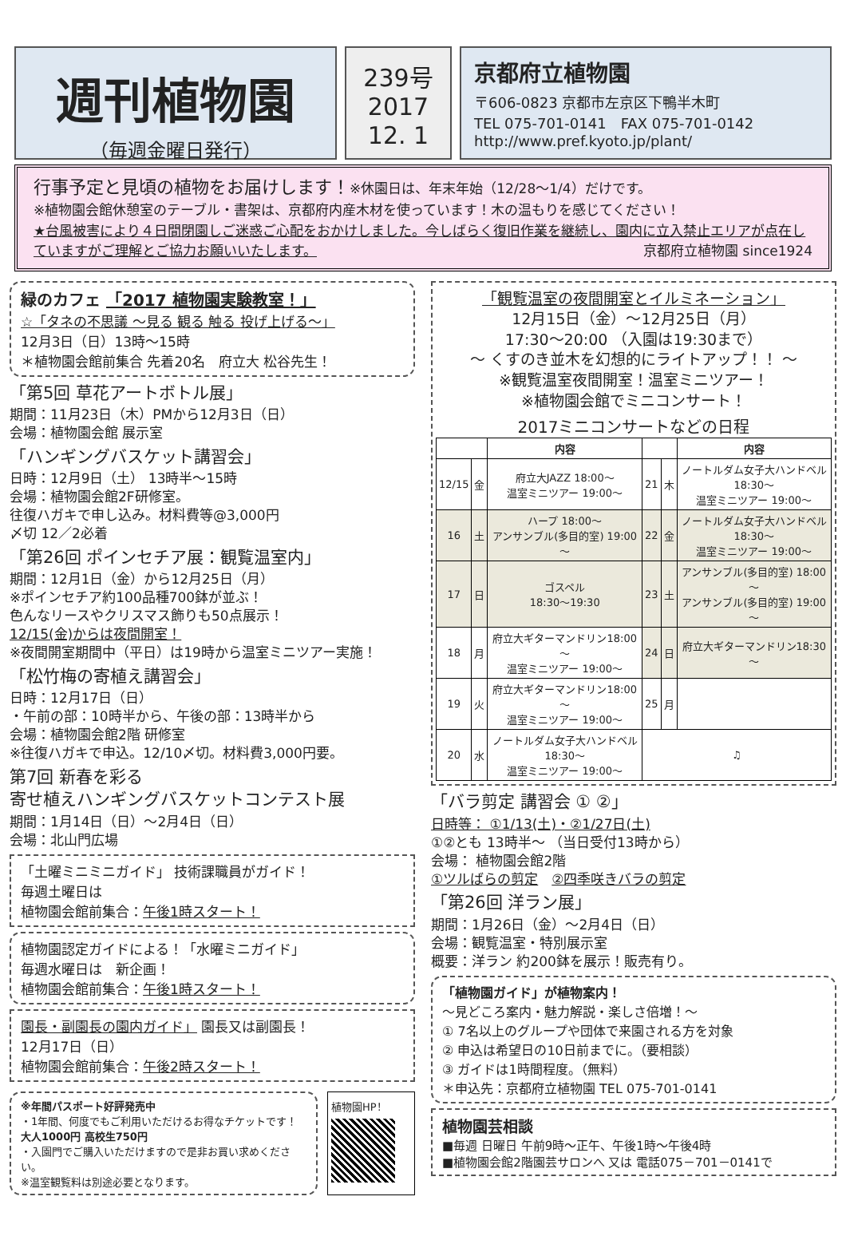週刊植物園
（毎週金曜日発行）
239号
2017
12. 1
京都府立植物園
〒606-0823 京都市左京区下鴨半木町
TEL 075-701-0141　FAX 075-701-0142
http://www.pref.kyoto.jp/plant/
行事予定と見頃の植物をお届けします！※休園日は、年末年始（12/28～1/4）だけです。
※植物園会館休憩室のテーブル・書架は、京都府内産木材を使っています！木の温もりを感じてください！
★台風被害により４日間閉園しご迷惑ご心配をおかけしました。今しばらく復旧作業を継続し、園内に立入禁止エリアが点在していますがご理解とご協力お願いいたします。 京都府立植物園 since1924
緑のカフェ 「2017 植物園実験教室！」
☆「タネの不思議 ～見る 観る 触る 投げ上げる～」
12月3日（日）13時～15時
＊植物園会館前集合 先着20名　府立大 松谷先生！
「第5回 草花アートボトル展」
期間：11月23日（木）PMから12月3日（日）
会場：植物園会館 展示室
「ハンギングバスケット講習会」
日時：12月9日（土） 13時半～15時
会場：植物園会館2F研修室。
往復ハガキで申し込み。材料費等@3,000円
〆切 12／2必着
「第26回 ポインセチア展：観覧温室内」
期間：12月1日（金）から12月25日（月）
※ポインセチア約100品種700鉢が並ぶ！
色んなリースやクリスマス飾りも50点展示！
12/15(金)からは夜間開室！
※夜間開室期間中（平日）は19時から温室ミニツアー実施！
「松竹梅の寄植え講習会」
日時：12月17日（日）
・午前の部：10時半から、午後の部：13時半から
会場：植物園会館2階 研修室
※往復ハガキで申込。12/10〆切。材料費3,000円要。
第7回 新春を彩る
寄せ植えハンギングバスケットコンテスト展
期間：1月14日（日）～2月4日（日）
会場：北山門広場
「土曜ミニミニガイド」 技術課職員がガイド！
毎週土曜日は
植物園会館前集合：午後1時スタート！
植物園認定ガイドによる！「水曜ミニガイド」
毎週水曜日は　新企画！
植物園会館前集合：午後1時スタート！
園長・副園長の園内ガイド」 園長又は副園長！
12月17日（日）
植物園会館前集合：午後2時スタート！
※年間パスポート好評発売中
・1年間、何度でもご利用いただけるお得なチケットです！
大人1000円 高校生750円
・入園門でご購入いただけますので是非お買い求めください。
※温室観覧料は別途必要となります。
植物園HP！
「観覧温室の夜間開室とイルミネーション」
12月15日（金）～12月25日（月）
17:30～20:00 （入園は19:30まで）
～ くすのき並木を幻想的にライトアップ！！ ～
※観覧温室夜間開室！温室ミニツアー！
※植物園会館でミニコンサート！
2017ミニコンサートなどの日程
| | | 内容 | | | 内容 |
| --- | --- | --- | --- | --- | --- |
| 12/15 | 金 | 府立大JAZZ 18:00～ 温室ミニツアー 19:00～ | 21 | 木 | ノートルダム女子大ハンドベル18:30～ 温室ミニツアー 19:00～ |
| 16 | 土 | ハープ 18:00～ アンサンブル(多目的室) 19:00～ | 22 | 金 | ノートルダム女子大ハンドベル18:30～ 温室ミニツアー 19:00～ |
| 17 | 日 | ゴスペル 18:30～19:30 | 23 | 土 | アンサンブル(多目的室) 18:00～ アンサンブル(多目的室) 19:00～ |
| 18 | 月 | 府立大ギターマンドリン18:00～ 温室ミニツアー 19:00～ | 24 | 日 | 府立大ギターマンドリン18:30～ |
| 19 | 火 | 府立大ギターマンドリン18:00～ 温室ミニツアー 19:00～ | 25 | 月 | |
| 20 | 水 | ノートルダム女子大ハンドベル18:30～ 温室ミニツアー 19:00～ | ♫ | | |
「バラ剪定 講習会 ① ②」
日時等： ①1/13(土)・②1/27日(土)
①②とも 13時半～ （当日受付13時から）
会場： 植物園会館2階
①ツルばらの剪定　②四季咲きバラの剪定
「第26回 洋ラン展」
期間：1月26日（金）～2月4日（日）
会場：観覧温室・特別展示室
概要：洋ラン 約200鉢を展示！販売有り。
「植物園ガイド」が植物案内！
～見どころ案内・魅力解説・楽しさ倍増！～
① 7名以上のグループや団体で来園される方を対象
② 申込は希望日の10日前までに。（要相談）
③ ガイドは1時間程度。（無料）
＊申込先：京都府立植物園 TEL 075-701-0141
植物園芸相談
■毎週 日曜日 午前9時～正午、午後1時～午後4時
■植物園会館2階園芸サロンへ 又は 電話075－701－0141で